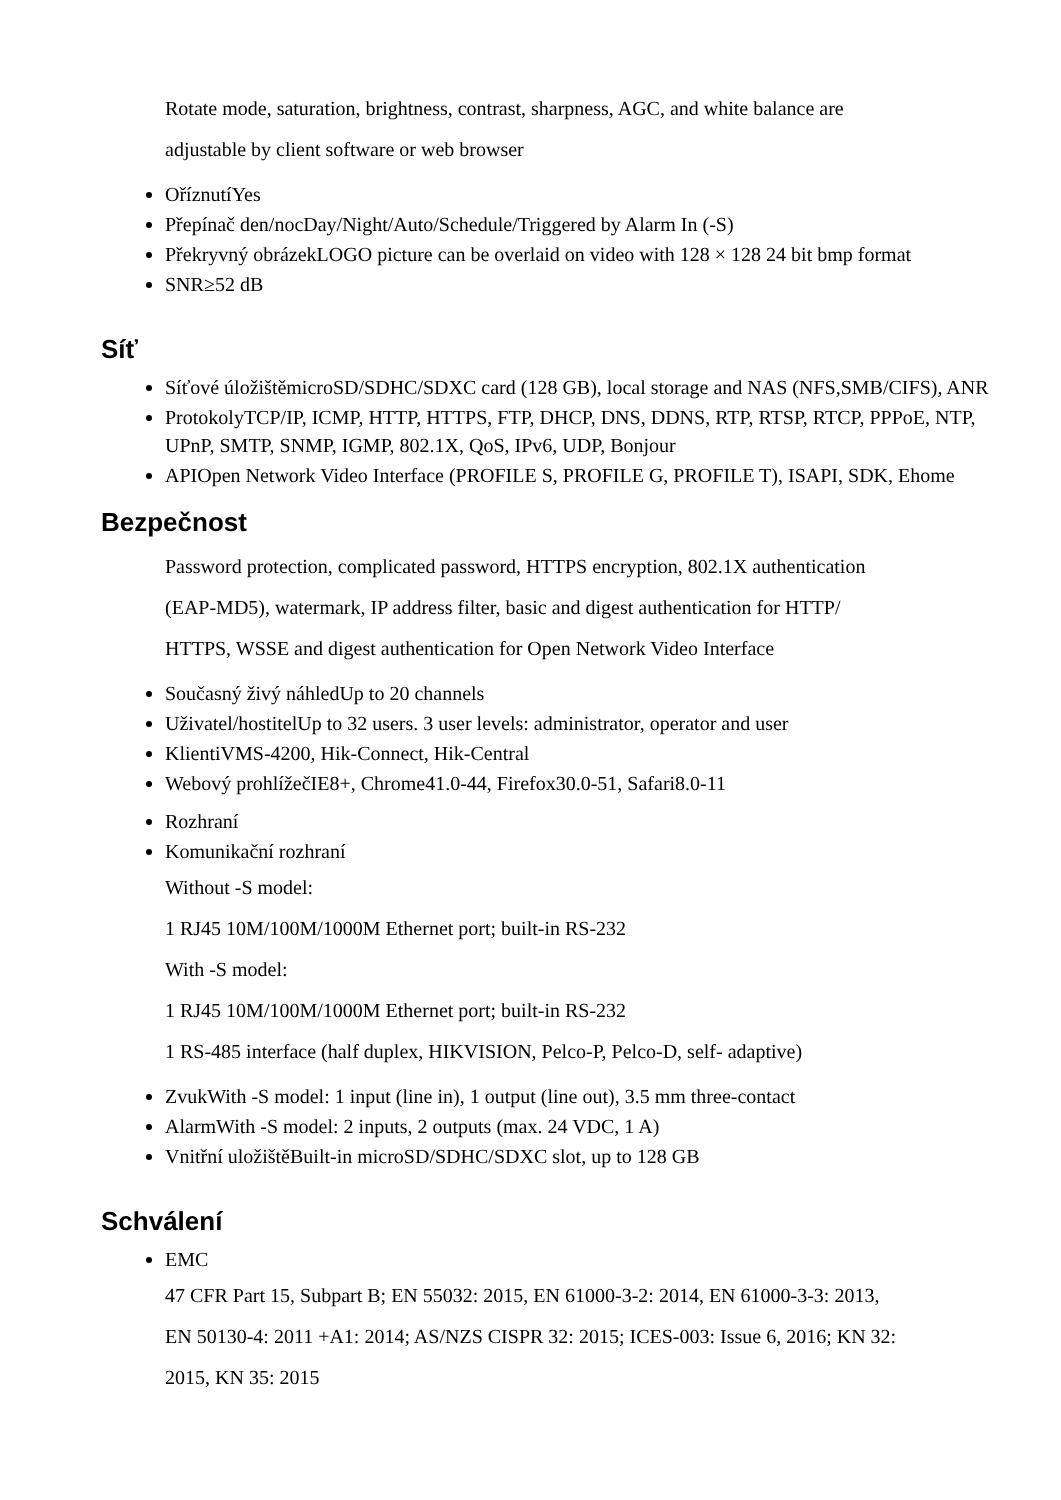Rotate mode, saturation, brightness, contrast, sharpness, AGC, and white balance are
adjustable by client software or web browser
OříznutíYes
Přepínač den/nocDay/Night/Auto/Schedule/Triggered by Alarm In (-S)
Překryvný obrázekLOGO picture can be overlaid on video with 128 × 128 24 bit bmp format
SNR≥52 dB
Síť
Síťové úložištěmicroSD/SDHC/SDXC card (128 GB), local storage and NAS (NFS,SMB/CIFS), ANR
ProtokolyTCP/IP, ICMP, HTTP, HTTPS, FTP, DHCP, DNS, DDNS, RTP, RTSP, RTCP, PPPoE, NTP, UPnP, SMTP, SNMP, IGMP, 802.1X, QoS, IPv6, UDP, Bonjour
APIOpen Network Video Interface (PROFILE S, PROFILE G, PROFILE T), ISAPI, SDK, Ehome
Bezpečnost
Password protection, complicated password, HTTPS encryption, 802.1X authentication
(EAP-MD5), watermark, IP address filter, basic and digest authentication for HTTP/
HTTPS, WSSE and digest authentication for Open Network Video Interface
Současný živý náhledUp to 20 channels
Uživatel/hostitelUp to 32 users. 3 user levels: administrator, operator and user
KlientiVMS-4200, Hik-Connect, Hik-Central
Webový prohlížečIE8+, Chrome41.0-44, Firefox30.0-51, Safari8.0-11
Rozhraní
Komunikační rozhraní
Without -S model:
1 RJ45 10M/100M/1000M Ethernet port; built-in RS-232
With -S model:
1 RJ45 10M/100M/1000M Ethernet port; built-in RS-232
1 RS-485 interface (half duplex, HIKVISION, Pelco-P, Pelco-D, self- adaptive)
ZvukWith -S model: 1 input (line in), 1 output (line out), 3.5 mm three-contact
AlarmWith -S model: 2 inputs, 2 outputs (max. 24 VDC, 1 A)
Vnitřní uložištěBuilt-in microSD/SDHC/SDXC slot, up to 128 GB
Schválení
EMC
47 CFR Part 15, Subpart B; EN 55032: 2015, EN 61000-3-2: 2014, EN 61000-3-3: 2013,
EN 50130-4: 2011 +A1: 2014; AS/NZS CISPR 32: 2015; ICES-003: Issue 6, 2016; KN 32:
2015, KN 35: 2015